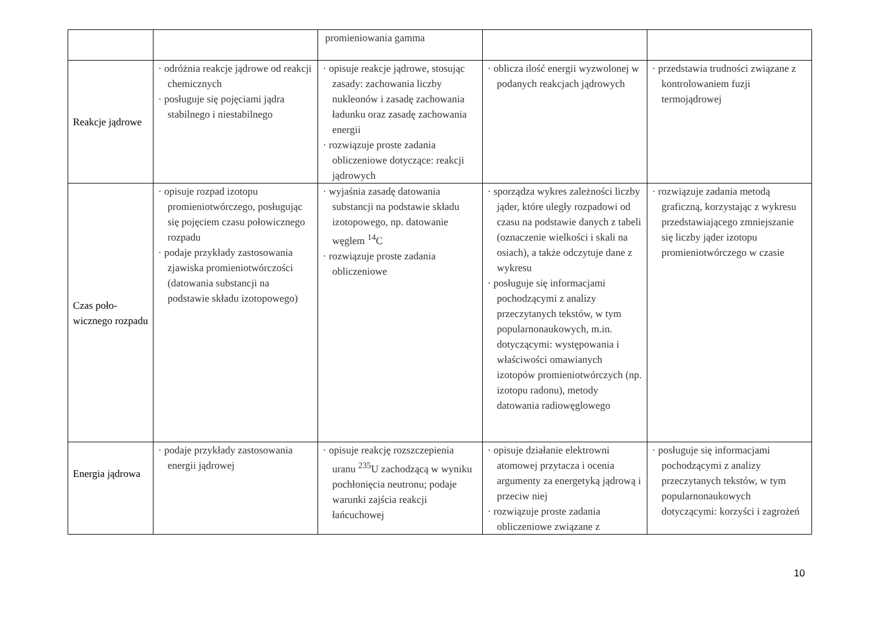| | | promieniowania gamma | | |
| Reakcje jądrowe | · odróżnia reakcje jądrowe od reakcji chemicznych · posługuje się pojęciami jądra stabilnego i niestabilnego | · opisuje reakcje jądrowe, stosując zasady: zachowania liczby nukleonów i zasadę zachowania ładunku oraz zasadę zachowania energii · rozwiązuje proste zadania obliczeniowe dotyczące: reakcji jądrowych | · oblicza ilość energii wyzwolonej w podanych reakcjach jądrowych | · przedstawia trudności związane z kontrolowaniem fuzji termojądrowej |
| Czas poło-wicznego rozpadu | · opisuje rozpad izotopu promieniotwórczego, posługując się pojęciem czasu połowicznego rozpadu · podaje przykłady zastosowania zjawiska promieniotwórczości (datowania substancji na podstawie składu izotopowego) | · wyjaśnia zasadę datowania substancji na podstawie składu izotopowego, np. datowanie węglem <sup>14</sup>C · rozwiązuje proste zadania obliczeniowe | · sporządza wykres zależności liczby jąder, które uległy rozpadowi od czasu na podstawie danych z tabeli (oznaczenie wielkości i skali na osiach), a także odczytuje dane z wykresu · posługuje się informacjami pochodzącymi z analizy przeczytanych tekstów, w tym popularnonaukowych, m.in. dotyczącymi: występowania i właściwości omawianych izotopów promieniotwórczych (np. izotopu radonu), metody datowania radiowęglowego | · rozwiązuje zadania metodą graficzną, korzystając z wykresu przedstawiającego zmniejszanie się liczby jąder izotopu promieniotwórczego w czasie |
| Energia jądrowa | · podaje przykłady zastosowania energii jądrowej | · opisuje reakcję rozszczepienia uranu <sup>235</sup>U zachodzącą w wyniku pochłonięcia neutronu; podaje warunki zajścia reakcji łańcuchowej | · opisuje działanie elektrowni atomowej przytacza i ocenia argumenty za energetyką jądrową i przeciw niej · rozwiązuje proste zadania obliczeniowe związane z | · posługuje się informacjami pochodzącymi z analizy przeczytanych tekstów, w tym popularnonaukowych dotyczącymi: korzyści i zagrożeń |
10